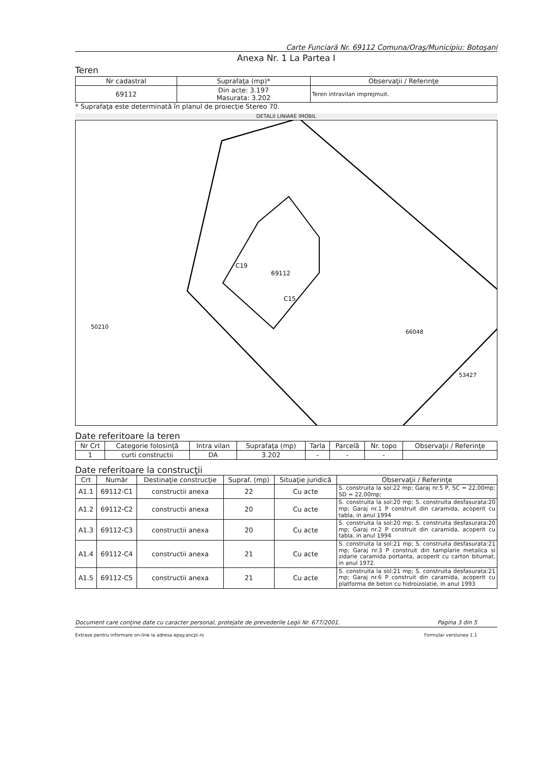Carte Funciară Nr. 69112 Comuna/Oraş/Municipiu: Botoşani
Anexa Nr. 1 La Partea I
Teren
| Nr cadastral | Suprafaţa (mp)* | Observaţii / Referinţe |
| --- | --- | --- |
| 69112 | Din acte: 3.197 Masurata: 3.202 | Teren intravilan imprejmuit. |
* Suprafaţa este determinată în planul de proiecţie Stereo 70.
DETALII LINIARE IMOBIL
C19
69112
C15
66048
50210
53427
Date referitoare la teren
| Nr Crt | Categorie folosinţă | Intra vilan | Suprafaţa (mp) | Tarla | Parcelă | Nr. topo | Observaţii / Referinţe |
| --- | --- | --- | --- | --- | --- | --- | --- |
| 1 | curti constructii | DA | 3.202 | - | - | - | |
Date referitoare la construcţii
| Crt | Număr | Destinaţie construcţie | Supraf. (mp) | Situaţie juridică | Observaţii / Referinţe |
| --- | --- | --- | --- | --- | --- |
| A1.1 | 69112-C1 | constructii anexa | 22 | Cu acte | S. construita la sol:22 mp; Garaj nr.5 P, SC = 22,00mp; SD = 22,00mp; |
| A1.2 | 69112-C2 | constructii anexa | 20 | Cu acte | S. construita la sol:20 mp; S. construita desfasurata:20 mp; Garaj nr.1 P construit din caramida, acoperit cu tabla, in anul 1994 |
| A1.3 | 69112-C3 | constructii anexa | 20 | Cu acte | S. construita la sol:20 mp; S. construita desfasurata:20 mp; Garaj nr.2 P construit din caramida, acoperit cu tabla, in anul 1994 |
| A1.4 | 69112-C4 | constructii anexa | 21 | Cu acte | S. construita la sol:21 mp; S. construita desfasurata:21 mp; Garaj nr.3 P construit din tamplarie metalica si zidarie caramida portanta, acoperit cu carton bitumat, in anul 1972. |
| A1.5 | 69112-C5 | constructii anexa | 21 | Cu acte | S. construita la sol:21 mp; S. construita desfasurata:21 mp; Garaj nr.6 P construit din caramida, acoperit cu platforma de beton cu hidroizolatie, in anul 1993 |
Document care conţine date cu caracter personal, protejate de prevederile Legii Nr. 677/2001. Pagina 3 din 5
Extrase pentru informare on-line la adresa epay.ancpi.ro Formular versiunea 1.1